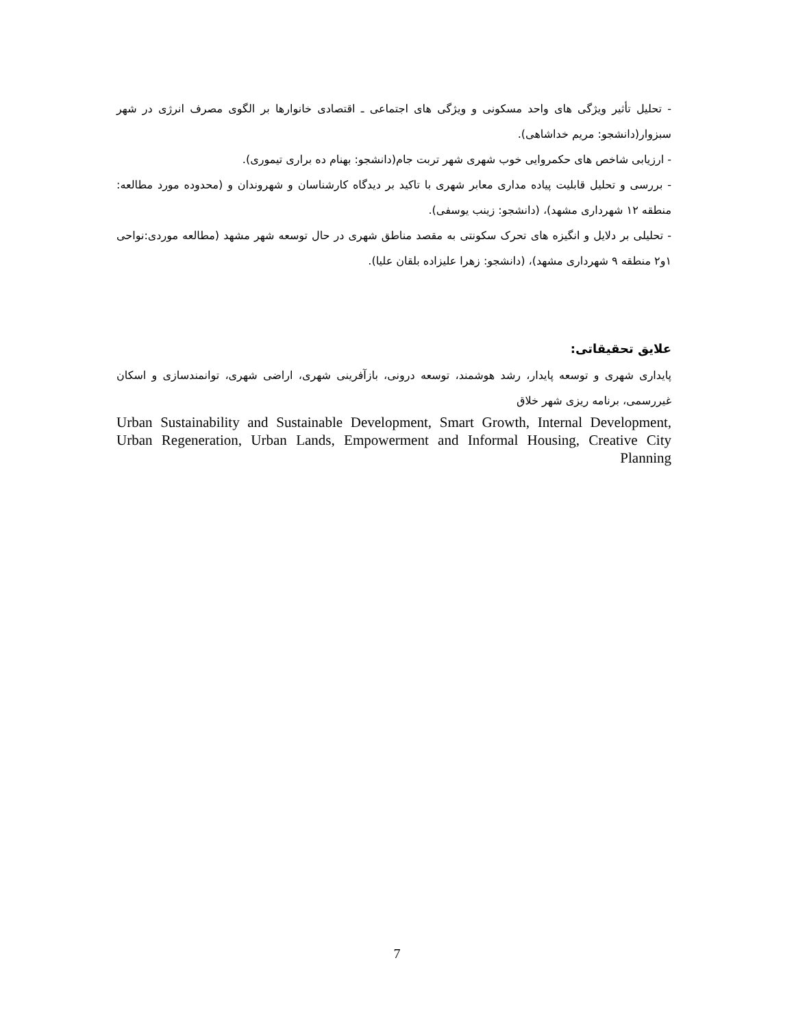- تحلیل تأثیر ویژگی های واحد مسکونی و ویژگی های اجتماعی ـ اقتصادی خانوارها بر الگوی مصرف انرژی در شهر سبزوار(دانشجو: مریم خداشاهی).
- ارزیابی شاخص های حکمروایی خوب شهری شهر تربت جام(دانشجو: بهنام ده براری تیموری).
- بررسی و تحلیل قابلیت پیاده مداری معابر شهری با تاکید بر دیدگاه کارشناسان و شهروندان و (محدوده مورد مطالعه: منطقه ۱۲ شهرداری مشهد)، (دانشجو: زینب یوسفی).
- تحلیلی بر دلایل و انگیزه های تحرک سکونتی به مقصد مناطق شهری در حال توسعه شهر مشهد (مطالعه موردی:نواحی ۱و۲ منطقه ۹ شهرداری مشهد)، (دانشجو: زهرا علیزاده بلقان علیا).
علایق تحقیقاتی:
پایداری شهری و توسعه پایدار، رشد هوشمند، توسعه درونی، بازآفرینی شهری، اراضی شهری، توانمندسازی و اسکان غیررسمی، برنامه ریزی شهر خلاق
Urban Sustainability and Sustainable Development, Smart Growth, Internal Development, Urban Regeneration, Urban Lands, Empowerment and Informal Housing, Creative City Planning
7